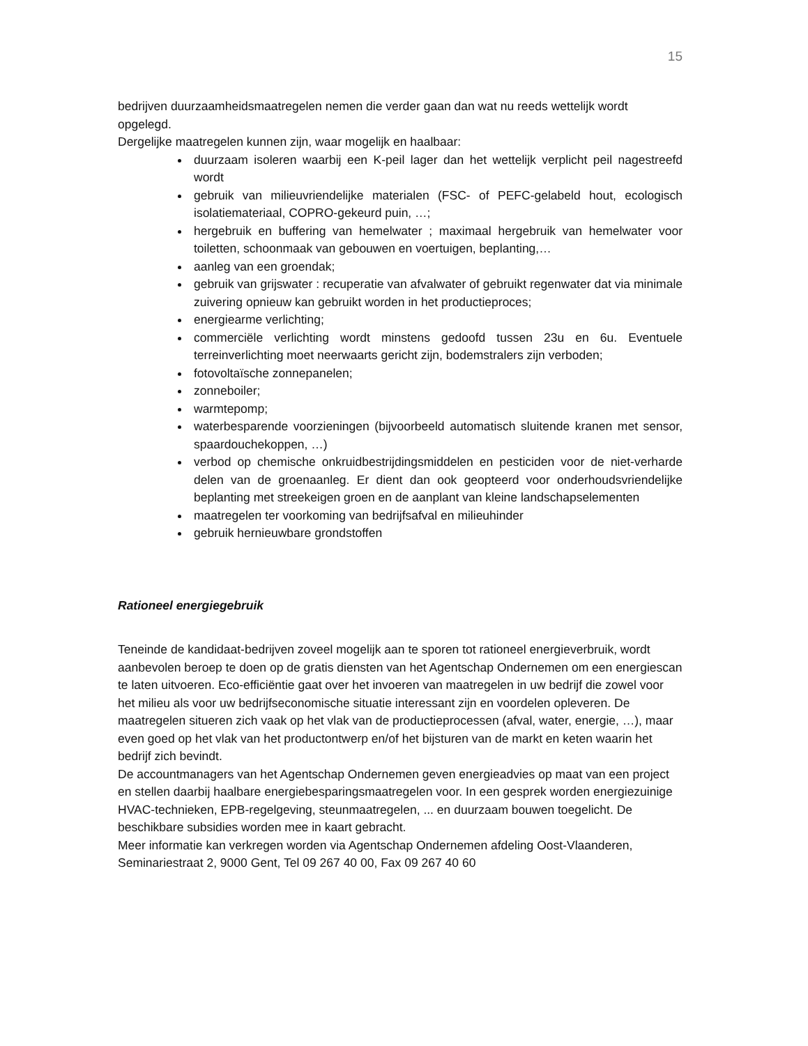15
bedrijven duurzaamheidsmaatregelen nemen die verder gaan dan wat nu reeds wettelijk wordt opgelegd.
Dergelijke maatregelen kunnen zijn, waar mogelijk en haalbaar:
duurzaam isoleren waarbij een K-peil lager dan het wettelijk verplicht peil nagestreefd wordt
gebruik van milieuvriendelijke materialen (FSC- of PEFC-gelabeld hout, ecologisch isolatiemateriaal, COPRO-gekeurd puin, …;
hergebruik en buffering van hemelwater ; maximaal hergebruik van hemelwater voor toiletten, schoonmaak van gebouwen en voertuigen, beplanting,…
aanleg van een groendak;
gebruik van grijswater : recuperatie van afvalwater of gebruikt regenwater dat via minimale zuivering opnieuw kan gebruikt worden in het productieproces;
energiearme verlichting;
commerciële verlichting wordt minstens gedoofd tussen 23u en 6u. Eventuele terreinverlichting moet neerwaarts gericht zijn, bodemstralers zijn verboden;
fotovoltaïsche zonnepanelen;
zonneboiler;
warmtepomp;
waterbesparende voorzieningen (bijvoorbeeld automatisch sluitende kranen met sensor, spaardouchekoppen, …)
verbod op chemische onkruidbestrijdingsmiddelen en pesticiden voor de niet-verharde delen van de groenaanleg. Er dient dan ook geopteerd voor onderhoudsvriendelijke beplanting met streekeigen groen en de aanplant van kleine landschapselementen
maatregelen ter voorkoming van bedrijfsafval en milieuhinder
gebruik hernieuwbare grondstoffen
Rationeel energiegebruik
Teneinde de kandidaat-bedrijven zoveel mogelijk aan te sporen tot rationeel energieverbruik, wordt aanbevolen beroep te doen op de gratis diensten van het Agentschap Ondernemen om een energiescan te laten uitvoeren. Eco-efficiëntie gaat over het invoeren van maatregelen in uw bedrijf die zowel voor het milieu als voor uw bedrijfseconomische situatie interessant zijn en voordelen opleveren. De maatregelen situeren zich vaak op het vlak van de productieprocessen (afval, water, energie, …), maar even goed op het vlak van het productontwerp en/of het bijsturen van de markt en keten waarin het bedrijf zich bevindt.
De accountmanagers van het Agentschap Ondernemen geven energieadvies op maat van een project en stellen daarbij haalbare energiebesparingsmaatregelen voor. In een gesprek worden energiezuinige HVAC-technieken, EPB-regelgeving, steunmaatregelen, ... en duurzaam bouwen toegelicht. De beschikbare subsidies worden mee in kaart gebracht.
Meer informatie kan verkregen worden via Agentschap Ondernemen afdeling Oost-Vlaanderen, Seminariestraat 2, 9000 Gent, Tel 09 267 40 00, Fax 09 267 40 60